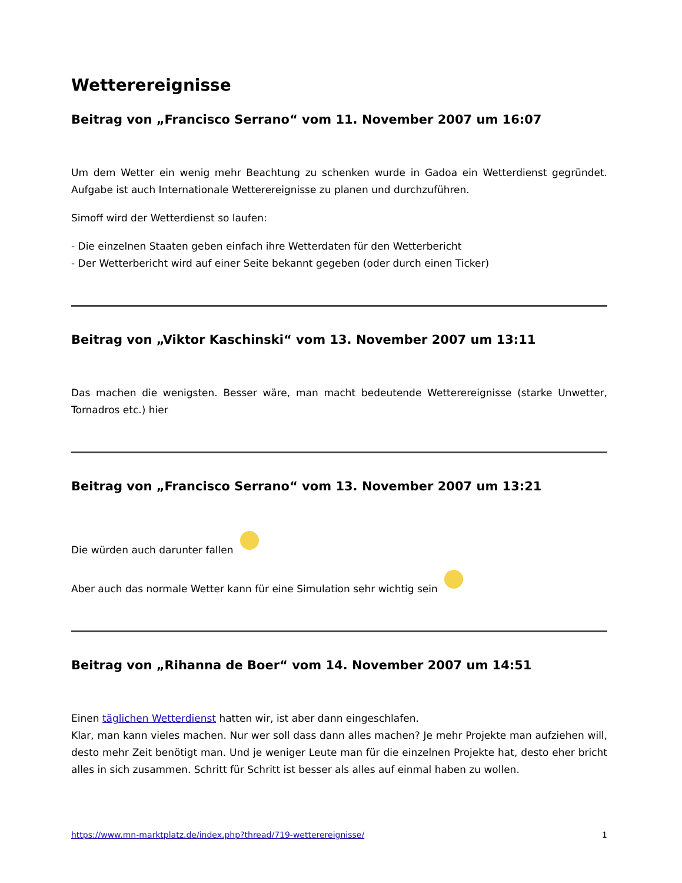Wetterereignisse
Beitrag von „Francisco Serrano“ vom 11. November 2007 um 16:07
Um dem Wetter ein wenig mehr Beachtung zu schenken wurde in Gadoa ein Wetterdienst gegründet. Aufgabe ist auch Internationale Wetterereignisse zu planen und durchzuführen.
Simoff wird der Wetterdienst so laufen:
- Die einzelnen Staaten geben einfach ihre Wetterdaten für den Wetterbericht
- Der Wetterbericht wird auf einer Seite bekannt gegeben (oder durch einen Ticker)
Beitrag von „Viktor Kaschinski“ vom 13. November 2007 um 13:11
Das machen die wenigsten. Besser wäre, man macht bedeutende Wetterereignisse (starke Unwetter, Tornadros etc.) hier
Beitrag von „Francisco Serrano“ vom 13. November 2007 um 13:21
Die würden auch darunter fallen
Aber auch das normale Wetter kann für eine Simulation sehr wichtig sein
Beitrag von „Rihanna de Boer“ vom 14. November 2007 um 14:51
Einen täglichen Wetterdienst hatten wir, ist aber dann eingeschlafen.
Klar, man kann vieles machen. Nur wer soll dass dann alles machen? Je mehr Projekte man aufziehen will, desto mehr Zeit benötigt man. Und je weniger Leute man für die einzelnen Projekte hat, desto eher bricht alles in sich zusammen. Schritt für Schritt ist besser als alles auf einmal haben zu wollen.
https://www.mn-marktplatz.de/index.php?thread/719-wetterereignisse/ 1